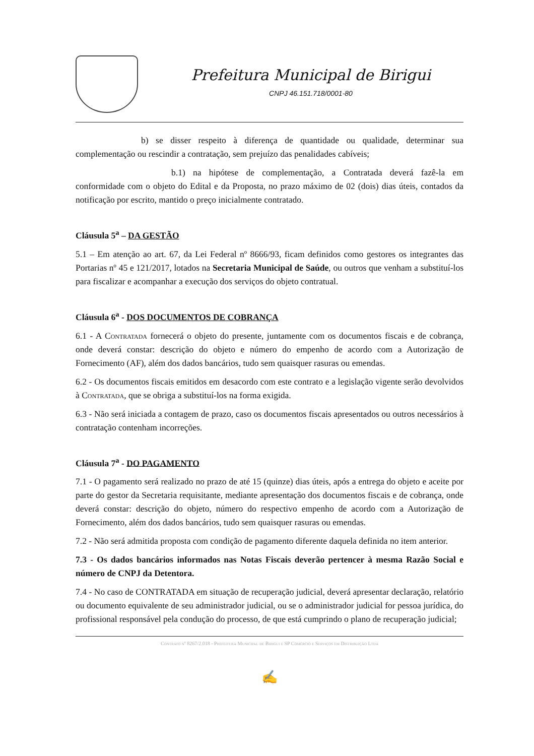Prefeitura Municipal de Birigui
CNPJ 46.151.718/0001-80
b) se disser respeito à diferença de quantidade ou qualidade, determinar sua complementação ou rescindir a contratação, sem prejuízo das penalidades cabíveis;
b.1) na hipótese de complementação, a Contratada deverá fazê-la em conformidade com o objeto do Edital e da Proposta, no prazo máximo de 02 (dois) dias úteis, contados da notificação por escrito, mantido o preço inicialmente contratado.
Cláusula 5<sup>a</sup> – DA GESTÃO
5.1 – Em atenção ao art. 67, da Lei Federal nº 8666/93, ficam definidos como gestores os integrantes das Portarias nº 45 e 121/2017, lotados na Secretaria Municipal de Saúde, ou outros que venham a substituí-los para fiscalizar e acompanhar a execução dos serviços do objeto contratual.
Cláusula 6<sup>a</sup> - DOS DOCUMENTOS DE COBRANÇA
6.1 - A Contratada fornecerá o objeto do presente, juntamente com os documentos fiscais e de cobrança, onde deverá constar: descrição do objeto e número do empenho de acordo com a Autorização de Fornecimento (AF), além dos dados bancários, tudo sem quaisquer rasuras ou emendas.
6.2 - Os documentos fiscais emitidos em desacordo com este contrato e a legislação vigente serão devolvidos à Contratada, que se obriga a substituí-los na forma exigida.
6.3 - Não será iniciada a contagem de prazo, caso os documentos fiscais apresentados ou outros necessários à contratação contenham incorreções.
Cláusula 7<sup>a</sup> - DO PAGAMENTO
7.1 - O pagamento será realizado no prazo de até 15 (quinze) dias úteis, após a entrega do objeto e aceite por parte do gestor da Secretaria requisitante, mediante apresentação dos documentos fiscais e de cobrança, onde deverá constar: descrição do objeto, número do respectivo empenho de acordo com a Autorização de Fornecimento, além dos dados bancários, tudo sem quaisquer rasuras ou emendas.
7.2 - Não será admitida proposta com condição de pagamento diferente daquela definida no item anterior.
7.3 - Os dados bancários informados nas Notas Fiscais deverão pertencer à mesma Razão Social e número de CNPJ da Detentora.
7.4 - No caso de CONTRATADA em situação de recuperação judicial, deverá apresentar declaração, relatório ou documento equivalente de seu administrador judicial, ou se o administrador judicial for pessoa jurídica, do profissional responsável pela condução do processo, de que está cumprindo o plano de recuperação judicial;
Contrato nº 8267/2.018 - Prefeitura Municipal de Birigui e SP Comércio e Serviços em Distribuição Ltda
✍